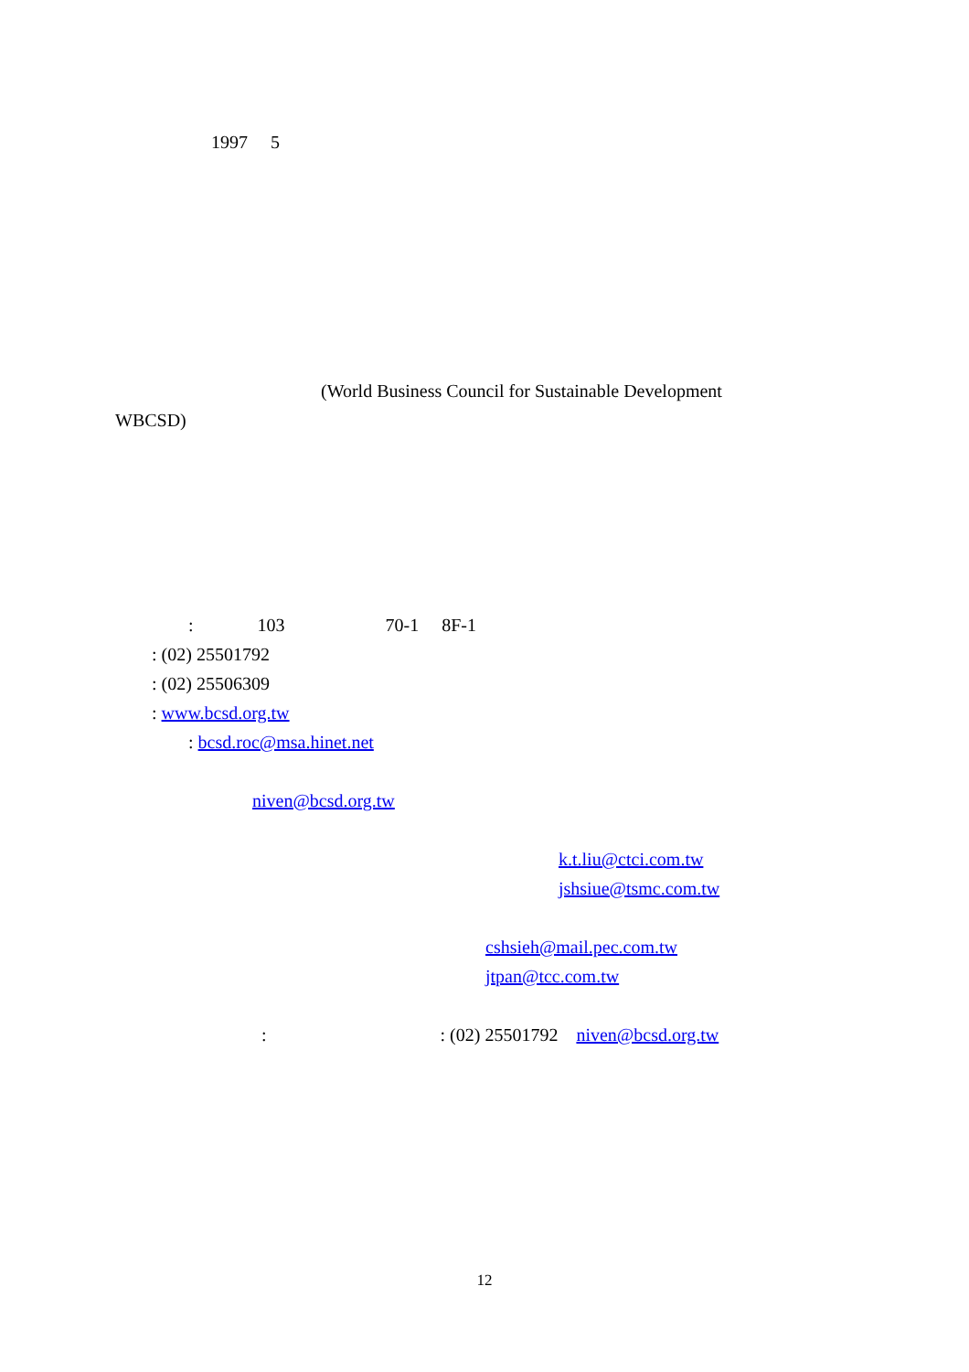1997 　5
　　　　　　　　　　　 (World Business Council for Sustainable Development　　　
WBCSD)
　　　　: 　　　 103 　　　　　 70-1　 8F-1
　　: (02) 25501792
　　: (02) 25506309
　　: www.bcsd.org.tw
　　　　: bcsd.roc@msa.hinet.net
　　　 　　　　 niven@bcsd.org.tw
　　　　　　　　　　　　　　　　　　　　　　　　 k.t.liu@ctci.com.tw
　　　　　　　　　　　　　　　　　　　　　　　　 jshsiue@tsmc.com.tw
　　　　　　　　　　　　　　　　　　　　 cshsieh@mail.pec.com.tw
　　　　　　　　　　　　　　　　　　　　 jtpan@tcc.com.tw
　　　　　　　　: 　　　 　　　　　　: (02) 25501792　niven@bcsd.org.tw
12